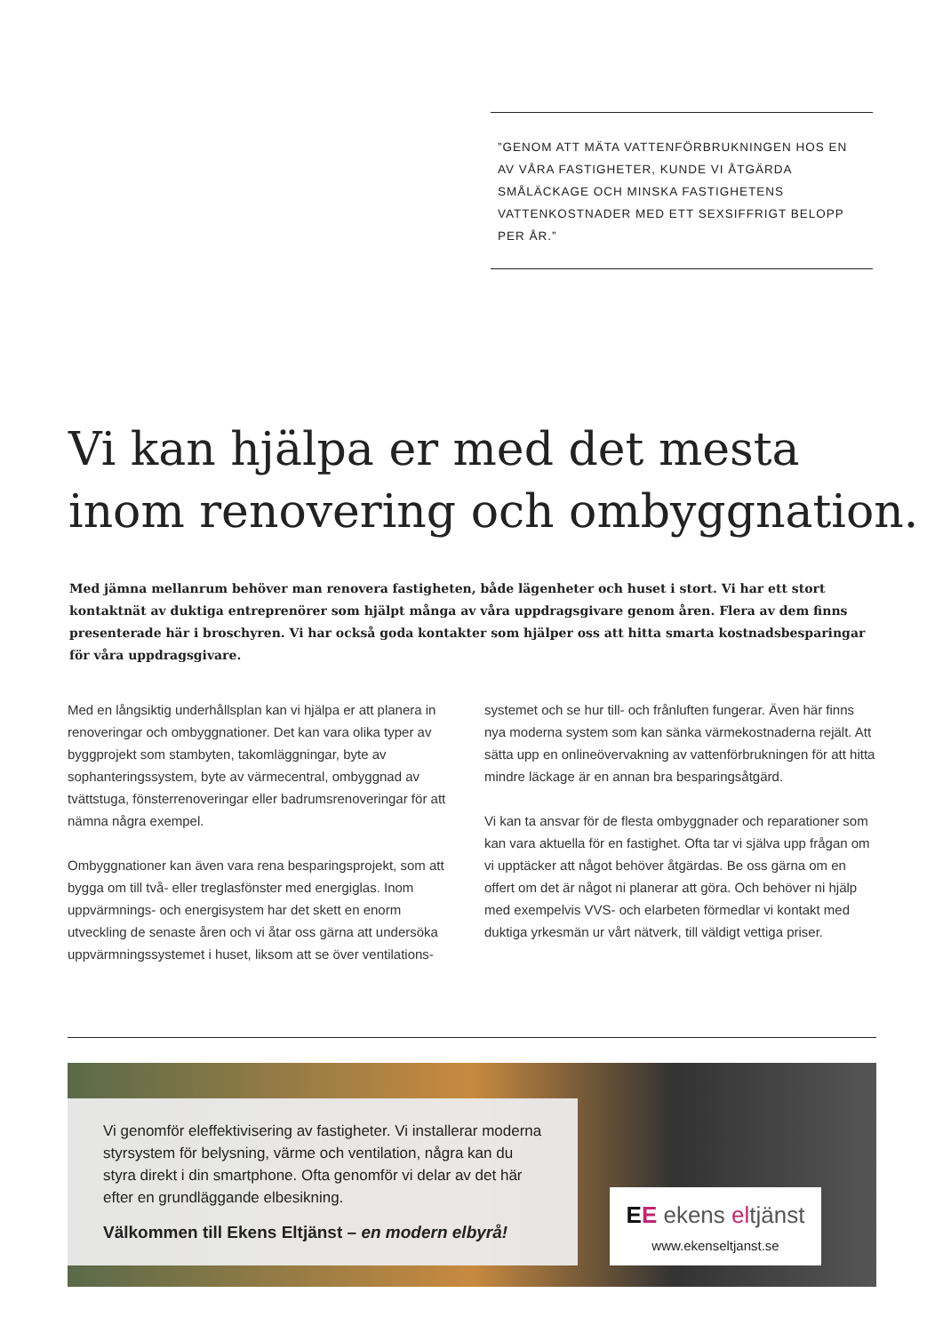”GENOM ATT MÄTA VATTENFÖRBRUKNINGEN HOS EN AV VÅRA FASTIGHETER, KUNDE VI ÅTGÄRDA SMÅLÄCKAGE OCH MINSKA FASTIGHETENS VATTENKOSTNADER MED ETT SEXSIFFRIGT BELOPP PER ÅR.”
Vi kan hjälpa er med det mesta inom renovering och ombyggnation.
Med jämna mellanrum behöver man renovera fastigheten, både lägenheter och huset i stort. Vi har ett stort kontaktnät av duktiga entreprenörer som hjälpt många av våra uppdragsgivare genom åren. Flera av dem finns presenterade här i broschyren. Vi har också goda kontakter som hjälper oss att hitta smarta kostnadsbesparingar för våra uppdragsgivare.
Med en långsiktig underhållsplan kan vi hjälpa er att planera in renoveringar och ombyggnationer. Det kan vara olika typer av byggprojekt som stambyten, takomläggningar, byte av sophanteringssystem, byte av värmecentral, ombyggnad av tvättstuga, fönsterrenoveringar eller badrumsrenoveringar för att nämna några exempel.
Ombyggnationer kan även vara rena besparingsprojekt, som att bygga om till två- eller treglasfönster med energiglas. Inom uppvärmnings- och energisystem har det skett en enorm utveckling de senaste åren och vi åtar oss gärna att undersöka uppvärmningssystemet i huset, liksom att se över ventilations-
systemet och se hur till- och frånluften fungerar. Även här finns nya moderna system som kan sänka värmekostnaderna rejält. Att sätta upp en onlineövervakning av vattenförbrukningen för att hitta mindre läckage är en annan bra besparingsåtgärd.
Vi kan ta ansvar för de flesta ombyggnader och reparationer som kan vara aktuella för en fastighet. Ofta tar vi själva upp frågan om vi upptäcker att något behöver åtgärdas. Be oss gärna om en offert om det är något ni planerar att göra. Och behöver ni hjälp med exempelvis VVS- och elarbeten förmedlar vi kontakt med duktiga yrkesmän ur vårt nätverk, till väldigt vettiga priser.
Vi genomför eleffektivisering av fastigheter. Vi installerar moderna styrsystem för belysning, värme och ventilation, några kan du styra direkt i din smartphone. Ofta genomför vi delar av det här efter en grundläggande elbesikning.
Välkommen till Ekens Eltjänst – en modern elbyrå!
EE ekens eltjänst
www.ekenseltjanst.se